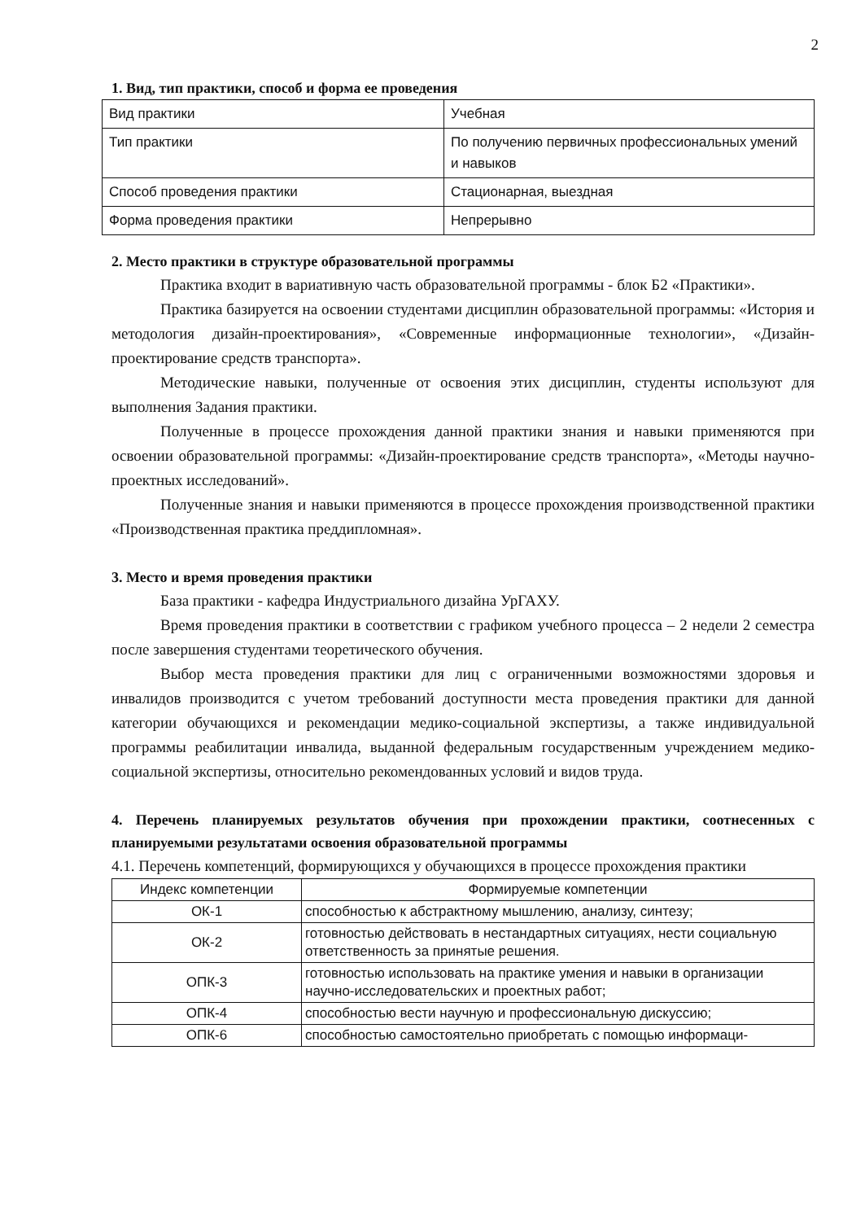2
1. Вид, тип практики, способ и форма ее проведения
| Вид практики | Учебная |
| Тип практики | По получению первичных профессиональных умений и навыков |
| Способ проведения практики | Стационарная, выездная |
| Форма проведения практики | Непрерывно |
2. Место практики в структуре образовательной программы
Практика входит в вариативную часть образовательной программы - блок Б2 «Практики».
Практика базируется на освоении студентами дисциплин образовательной программы: «История и методология дизайн-проектирования», «Современные информационные технологии», «Дизайн-проектирование средств транспорта».
Методические навыки, полученные от освоения этих дисциплин, студенты используют для выполнения Задания практики.
Полученные в процессе прохождения данной практики знания и навыки применяются при освоении образовательной программы: «Дизайн-проектирование средств транспорта», «Методы научно-проектных исследований».
Полученные знания и навыки применяются в процессе прохождения производственной практики «Производственная практика преддипломная».
3. Место и время проведения практики
База практики - кафедра Индустриального дизайна УрГАХУ.
Время проведения практики в соответствии с графиком учебного процесса – 2 недели 2 семестра после завершения студентами теоретического обучения.
Выбор места проведения практики для лиц с ограниченными возможностями здоровья и инвалидов производится с учетом требований доступности места проведения практики для данной категории обучающихся и рекомендации медико-социальной экспертизы, а также индивидуальной программы реабилитации инвалида, выданной федеральным государственным учреждением медико-социальной экспертизы, относительно рекомендованных условий и видов труда.
4. Перечень планируемых результатов обучения при прохождении практики, соотнесенных с планируемыми результатами освоения образовательной программы
4.1. Перечень компетенций, формирующихся у обучающихся в процессе прохождения практики
| Индекс компетенции | Формируемые компетенции |
| --- | --- |
| ОК-1 | способностью к абстрактному мышлению, анализу, синтезу; |
| ОК-2 | готовностью действовать в нестандартных ситуациях, нести социальную ответственность за принятые решения. |
| ОПК-3 | готовностью использовать на практике умения и навыки в организации научно-исследовательских и проектных работ; |
| ОПК-4 | способностью вести научную и профессиональную дискуссию; |
| ОПК-6 | способностью самостоятельно приобретать с помощью информаци- |